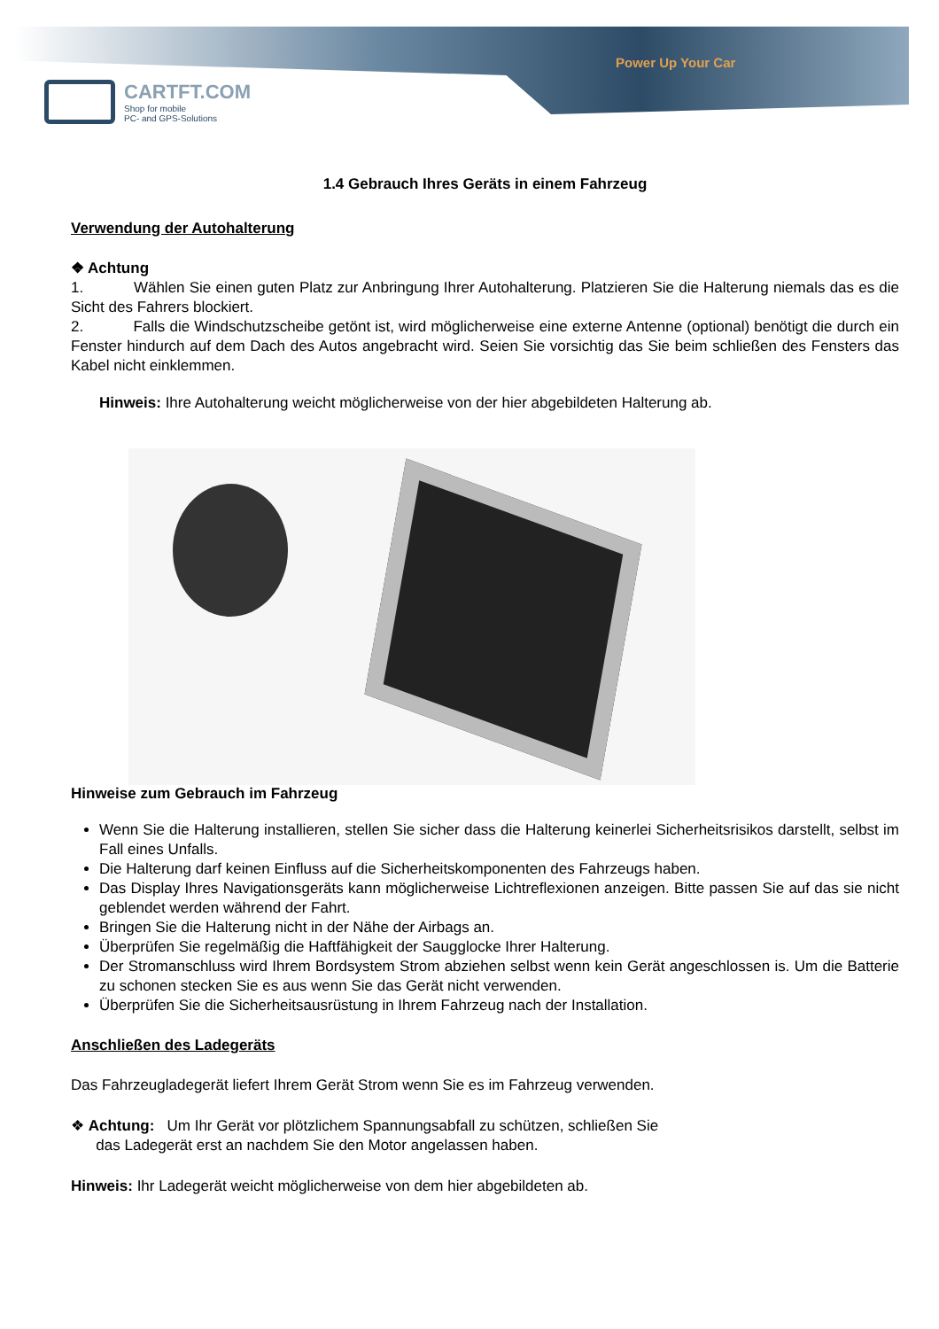Power Up Your Car
CARTFT.COM
Shop for mobile
PC- and GPS-Solutions
1.4 Gebrauch Ihres Geräts in einem Fahrzeug
Verwendung der Autohalterung
❖ Achtung
1. Wählen Sie einen guten Platz zur Anbringung Ihrer Autohalterung. Platzieren Sie die Halterung niemals das es die Sicht des Fahrers blockiert.
2. Falls die Windschutzscheibe getönt ist, wird möglicherweise eine externe Antenne (optional) benötigt die durch ein Fenster hindurch auf dem Dach des Autos angebracht wird. Seien Sie vorsichtig das Sie beim schließen des Fensters das Kabel nicht einklemmen.
Hinweis: Ihre Autohalterung weicht möglicherweise von der hier abgebildeten Halterung ab.
Hinweise zum Gebrauch im Fahrzeug
Wenn Sie die Halterung installieren, stellen Sie sicher dass die Halterung keinerlei Sicherheitsrisikos darstellt, selbst im Fall eines Unfalls.
Die Halterung darf keinen Einfluss auf die Sicherheitskomponenten des Fahrzeugs haben.
Das Display Ihres Navigationsgeräts kann möglicherweise Lichtreflexionen anzeigen. Bitte passen Sie auf das sie nicht geblendet werden während der Fahrt.
Bringen Sie die Halterung nicht in der Nähe der Airbags an.
Überprüfen Sie regelmäßig die Haftfähigkeit der Saugglocke Ihrer Halterung.
Der Stromanschluss wird Ihrem Bordsystem Strom abziehen selbst wenn kein Gerät angeschlossen is. Um die Batterie zu schonen stecken Sie es aus wenn Sie das Gerät nicht verwenden.
Überprüfen Sie die Sicherheitsausrüstung in Ihrem Fahrzeug nach der Installation.
Anschließen des Ladegeräts
Das Fahrzeugladegerät liefert Ihrem Gerät Strom wenn Sie es im Fahrzeug verwenden.
❖ Achtung: Um Ihr Gerät vor plötzlichem Spannungsabfall zu schützen, schließen Sie
das Ladegerät erst an nachdem Sie den Motor angelassen haben.
Hinweis: Ihr Ladegerät weicht möglicherweise von dem hier abgebildeten ab.